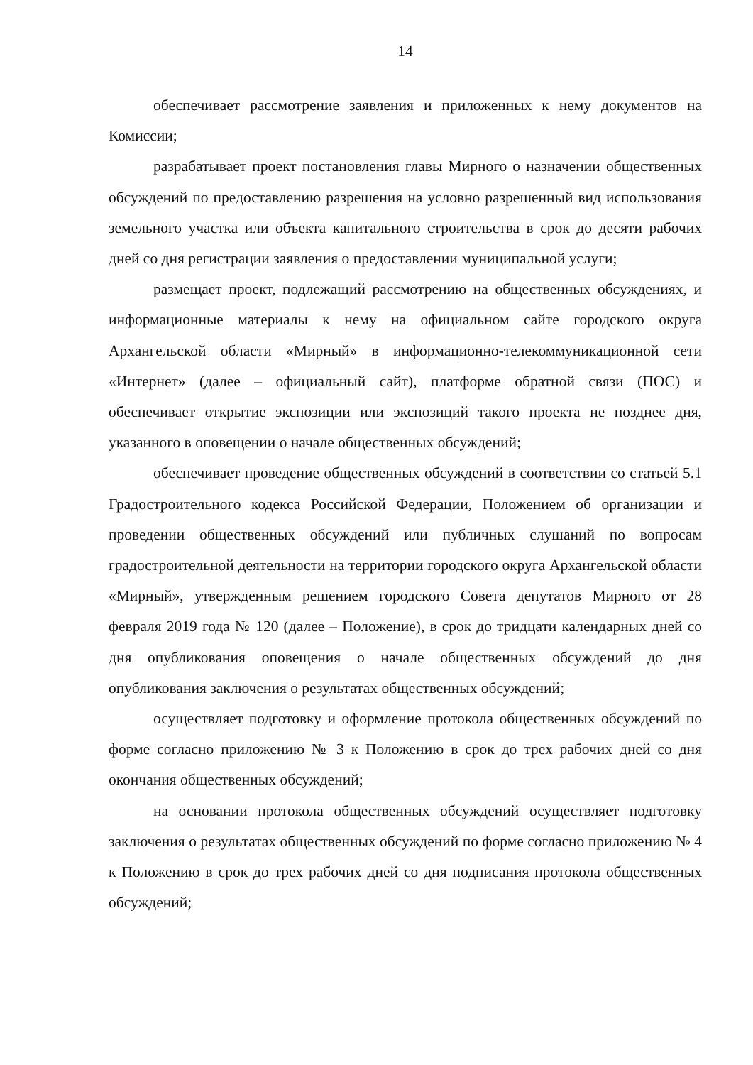14
обеспечивает рассмотрение заявления и приложенных к нему документов на Комиссии;
разрабатывает проект постановления главы Мирного о назначении общественных обсуждений по предоставлению разрешения на условно разрешенный вид использования земельного участка или объекта капитального строительства в срок до десяти рабочих дней со дня регистрации заявления о предоставлении муниципальной услуги;
размещает проект, подлежащий рассмотрению на общественных обсуждениях, и информационные материалы к нему на официальном сайте городского округа Архангельской области «Мирный» в информационно-телекоммуникационной сети «Интернет» (далее – официальный сайт), платформе обратной связи (ПОС) и обеспечивает открытие экспозиции или экспозиций такого проекта не позднее дня, указанного в оповещении о начале общественных обсуждений;
обеспечивает проведение общественных обсуждений в соответствии со статьей 5.1 Градостроительного кодекса Российской Федерации, Положением об организации и проведении общественных обсуждений или публичных слушаний по вопросам градостроительной деятельности на территории городского округа Архангельской области «Мирный», утвержденным решением городского Совета депутатов Мирного от 28 февраля 2019 года № 120 (далее – Положение), в срок до тридцати календарных дней со дня опубликования оповещения о начале общественных обсуждений до дня опубликования заключения о результатах общественных обсуждений;
осуществляет подготовку и оформление протокола общественных обсуждений по форме согласно приложению № 3 к Положению в срок до трех рабочих дней со дня окончания общественных обсуждений;
на основании протокола общественных обсуждений осуществляет подготовку заключения о результатах общественных обсуждений по форме согласно приложению № 4 к Положению в срок до трех рабочих дней со дня подписания протокола общественных обсуждений;